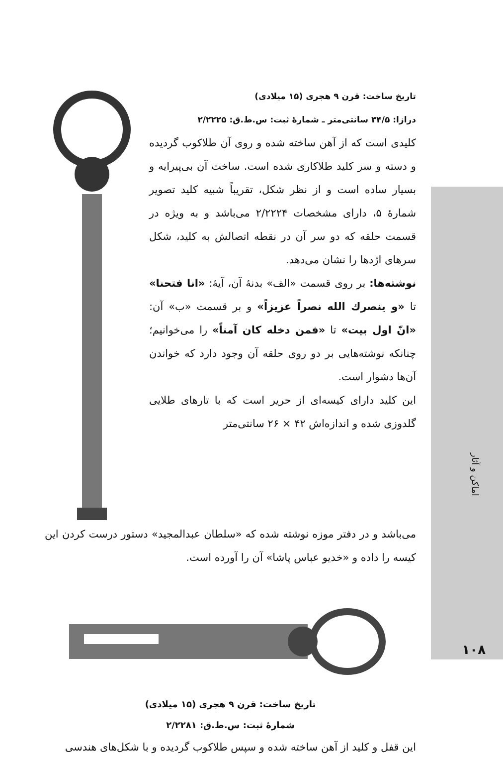تاریخ ساخت: قرن ۹ هجری (۱۵ میلادی)
درازا: ۳۴/۵ سانتی‌متر ـ شمارهٔ ثبت: س.ط.ق: ۲/۲۲۲۵
کلیدی است که از آهن ساخته شده و روی آن طلاکوب گردیده و دسته و سر کلید طلاکاری شده است. ساخت آن بی‌پیرایه و بسیار ساده است و از نظر شکل، تقریباً شبیه کلید تصویر شمارهٔ ۵، دارای مشخصات ۲/۲۲۲۴ می‌باشد و به ویژه در قسمت حلقه که دو سر آن در نقطه اتصالش به کلید، شکل سرهای اژدها را نشان می‌دهد.
نوشته‌ها: بر روی قسمت «الف» بدنهٔ آن، آیهٔ: «انا فتحنا» تا «و ینصرك الله نصراً عزیزاً» و بر قسمت «ب» آن: «انّ اول بیت» تا «فمن دخله کان آمناً» را می‌خوانیم؛ چنانکه نوشته‌هایی بر دو روی حلقه آن وجود دارد که خواندن آن‌ها دشوار است.
این کلید دارای کیسه‌ای از حریر است که با تارهای طلایی گلدوزی شده و اندازه‌اش ۴۲ × ۲۶ سانتی‌متر
می‌باشد و در دفتر موزه نوشته شده که «سلطان عبدالمجید» دستور درست کردن این کیسه را داده و «خدیو عباس پاشا» آن را آورده است.
تاریخ ساخت: قرن ۹ هجری (۱۵ میلادی)
شمارهٔ ثبت: س.ط.ق: ۲/۲۲۸۱
این قفل و کلید از آهن ساخته شده و سپس طلاکوب گردیده و با شکل‌های هندسی
اماکن و آثار
۱۰۸